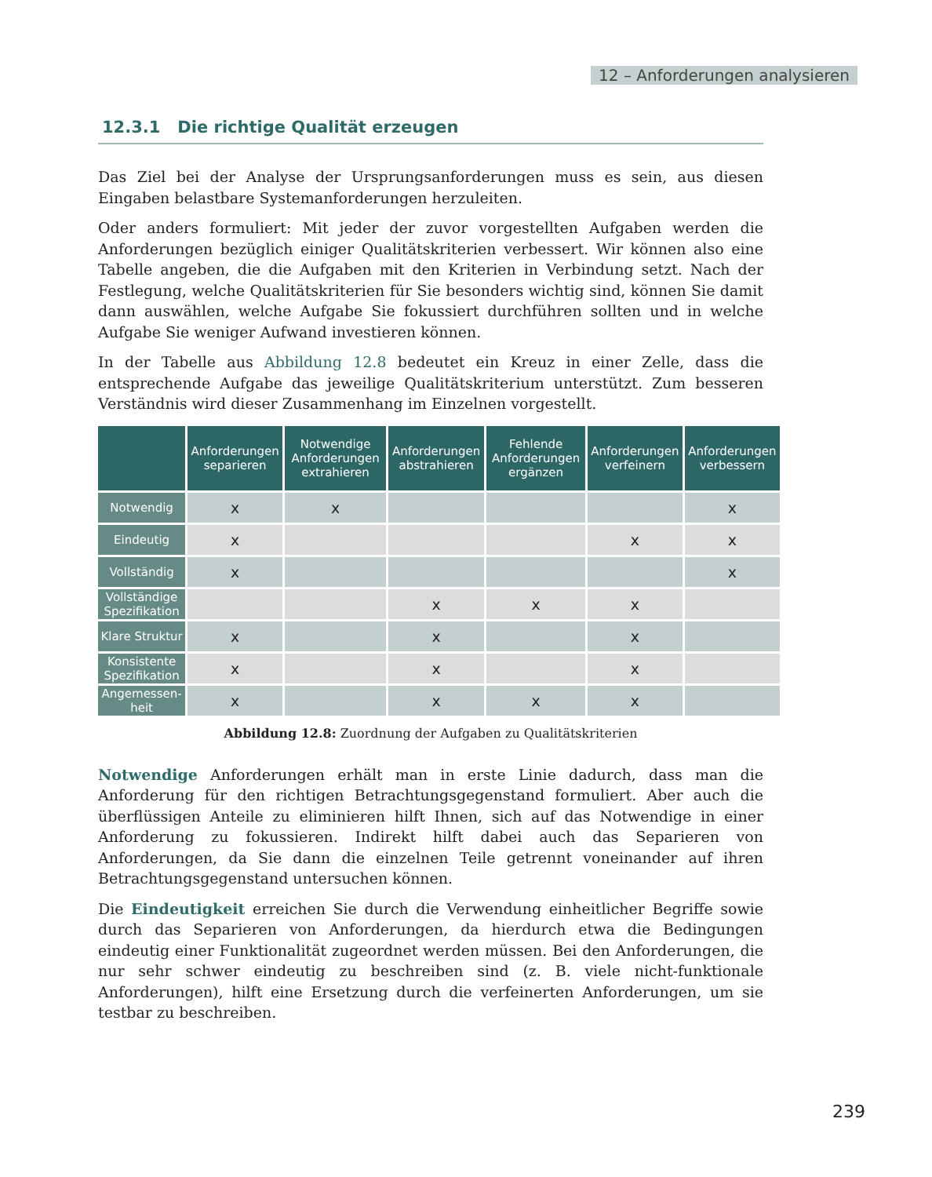12 – Anforderungen analysieren
12.3.1 Die richtige Qualität erzeugen
Das Ziel bei der Analyse der Ursprungsanforderungen muss es sein, aus diesen Eingaben belastbare Systemanforderungen herzuleiten.
Oder anders formuliert: Mit jeder der zuvor vorgestellten Aufgaben werden die Anforderungen bezüglich einiger Qualitätskriterien verbessert. Wir können also eine Tabelle angeben, die die Aufgaben mit den Kriterien in Verbindung setzt. Nach der Festlegung, welche Qualitätskriterien für Sie besonders wichtig sind, können Sie damit dann auswählen, welche Aufgabe Sie fokussiert durchführen sollten und in welche Aufgabe Sie weniger Aufwand investieren können.
In der Tabelle aus Abbildung 12.8 bedeutet ein Kreuz in einer Zelle, dass die entsprechende Aufgabe das jeweilige Qualitätskriterium unterstützt. Zum besseren Verständnis wird dieser Zusammenhang im Einzelnen vorgestellt.
| | Anforderungen separieren | Notwendige Anforderungen extrahieren | Anforderungen abstrahieren | Fehlende Anforderungen ergänzen | Anforderungen verfeinern | Anforderungen verbessern |
| --- | --- | --- | --- | --- | --- | --- |
| Notwendig | x | x | | | | x |
| Eindeutig | x | | | | x | x |
| Vollständig | x | | | | | x |
| Vollständige Spezifikation | | | x | x | x | |
| Klare Struktur | x | | x | | x | |
| Konsistente Spezifikation | x | | x | | x | |
| Angemessen-heit | x | | x | x | x | |
Abbildung 12.8: Zuordnung der Aufgaben zu Qualitätskriterien
Notwendige Anforderungen erhält man in erste Linie dadurch, dass man die Anforderung für den richtigen Betrachtungsgegenstand formuliert. Aber auch die überflüssigen Anteile zu eliminieren hilft Ihnen, sich auf das Notwendige in einer Anforderung zu fokussieren. Indirekt hilft dabei auch das Separieren von Anforderungen, da Sie dann die einzelnen Teile getrennt voneinander auf ihren Betrachtungsgegenstand untersuchen können.
Die Eindeutigkeit erreichen Sie durch die Verwendung einheitlicher Begriffe sowie durch das Separieren von Anforderungen, da hierdurch etwa die Bedingungen eindeutig einer Funktionalität zugeordnet werden müssen. Bei den Anforderungen, die nur sehr schwer eindeutig zu beschreiben sind (z. B. viele nicht-funktionale Anforderungen), hilft eine Ersetzung durch die verfeinerten Anforderungen, um sie testbar zu beschreiben.
239